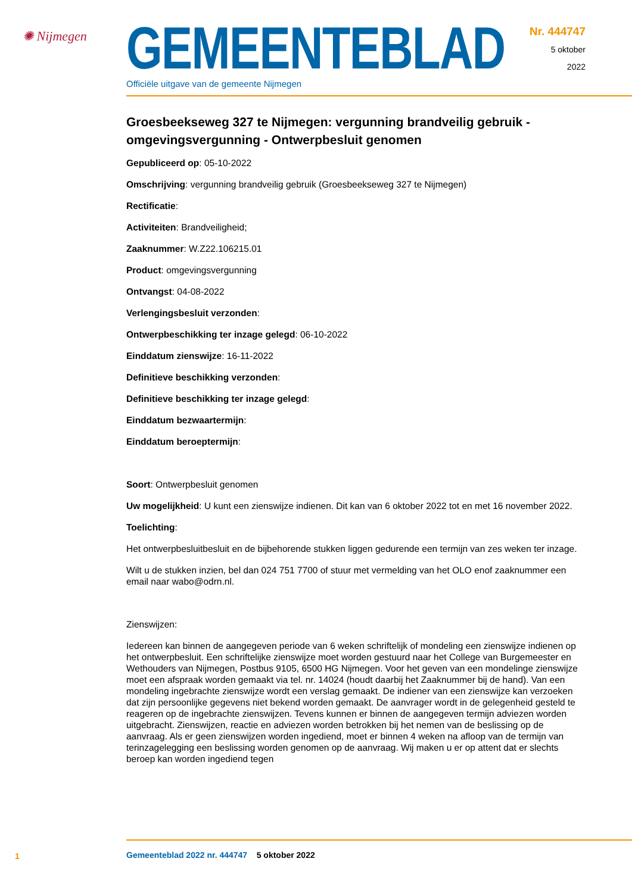✺ Nijmegen
GEMEENTEBLAD
Officiële uitgave van de gemeente Nijmegen
Nr. 444747
5 oktober
2022
Groesbeekseweg 327 te Nijmegen: vergunning brandveilig gebruik - omgevingsvergunning - Ontwerpbesluit genomen
Gepubliceerd op: 05-10-2022
Omschrijving: vergunning brandveilig gebruik (Groesbeekseweg 327 te Nijmegen)
Rectificatie:
Activiteiten: Brandveiligheid;
Zaaknummer: W.Z22.106215.01
Product: omgevingsvergunning
Ontvangst: 04-08-2022
Verlengingsbesluit verzonden:
Ontwerpbeschikking ter inzage gelegd: 06-10-2022
Einddatum zienswijze: 16-11-2022
Definitieve beschikking verzonden:
Definitieve beschikking ter inzage gelegd:
Einddatum bezwaartermijn:
Einddatum beroeptermijn:
Soort: Ontwerpbesluit genomen
Uw mogelijkheid: U kunt een zienswijze indienen. Dit kan van 6 oktober 2022 tot en met 16 november 2022.
Toelichting:
Het ontwerpbesluitbesluit en de bijbehorende stukken liggen gedurende een termijn van zes weken ter inzage.
Wilt u de stukken inzien, bel dan 024 751 7700 of stuur met vermelding van het OLO enof zaaknummer een email naar wabo@odrn.nl.
Zienswijzen:
Iedereen kan binnen de aangegeven periode van 6 weken schriftelijk of mondeling een zienswijze indienen op het ontwerpbesluit. Een schriftelijke zienswijze moet worden gestuurd naar het College van Burgemeester en Wethouders van Nijmegen, Postbus 9105, 6500 HG Nijmegen. Voor het geven van een mondelinge zienswijze moet een afspraak worden gemaakt via tel. nr. 14024 (houdt daarbij het Zaaknummer bij de hand). Van een mondeling ingebrachte zienswijze wordt een verslag gemaakt. De indiener van een zienswijze kan verzoeken dat zijn persoonlijke gegevens niet bekend worden gemaakt. De aanvrager wordt in de gelegenheid gesteld te reageren op de ingebrachte zienswijzen. Tevens kunnen er binnen de aangegeven termijn adviezen worden uitgebracht. Zienswijzen, reactie en adviezen worden betrokken bij het nemen van de beslissing op de aanvraag. Als er geen zienswijzen worden ingediend, moet er binnen 4 weken na afloop van de termijn van terinzagelegging een beslissing worden genomen op de aanvraag. Wij maken u er op attent dat er slechts beroep kan worden ingediend tegen
1 Gemeenteblad 2022 nr. 444747 5 oktober 2022